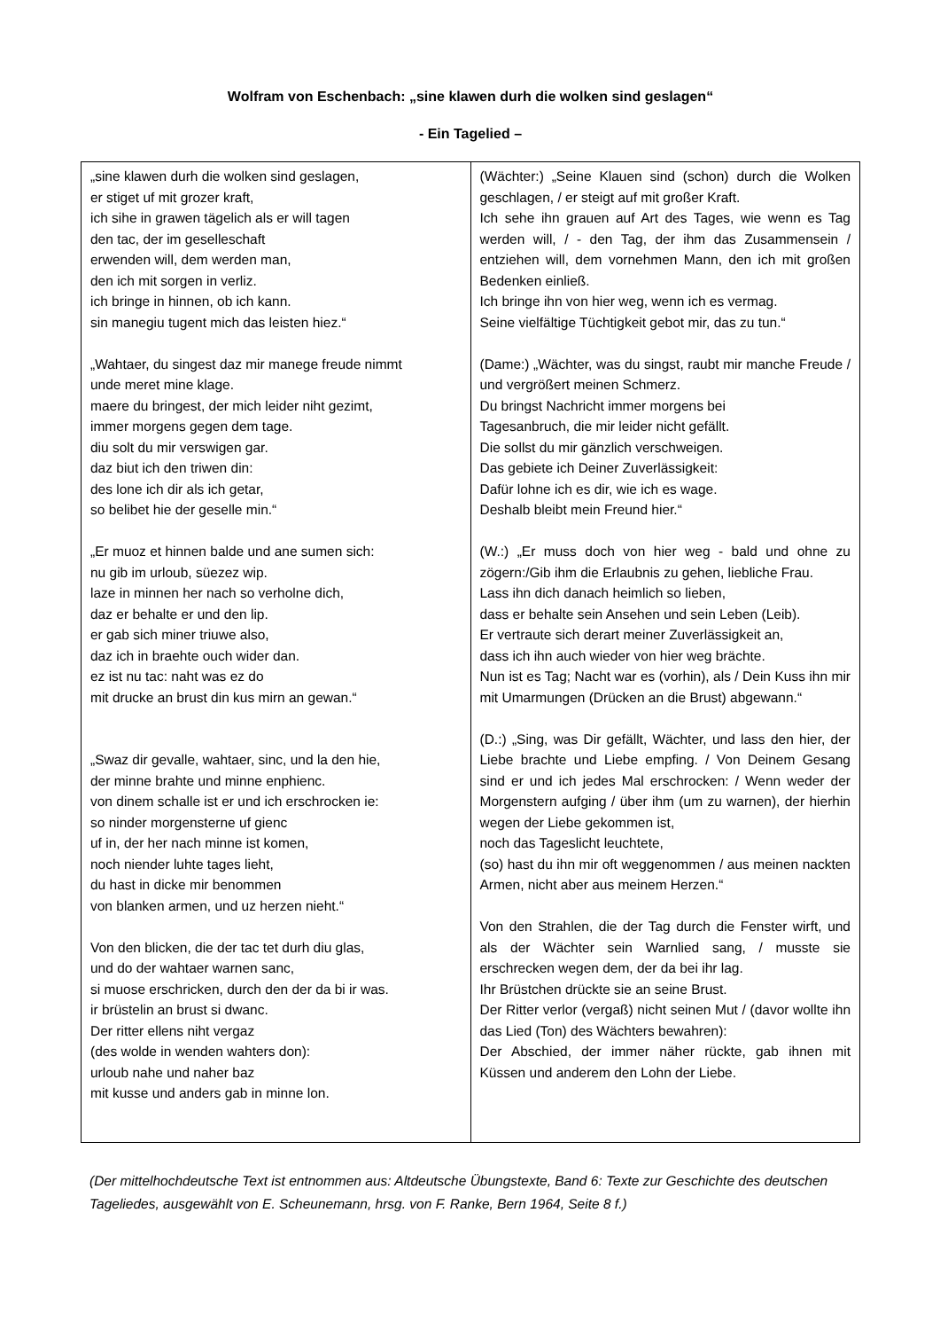Wolfram von Eschenbach: „sine klawen durh die wolken sind geslagen“
- Ein Tagelied –
| „sine klawen durh die wolken sind geslagen, er stiget uf mit grozer kraft, ich sihe in grawen tägelich als er will tagen den tac, der im geselleschaft erwenden will, dem werden man, den ich mit sorgen in verliz. ich bringe in hinnen, ob ich kann. sin manegiu tugent mich das leisten hiez.“ „Wahtaer, du singest daz mir manege freude nimmt unde meret mine klage. maere du bringest, der mich leider niht gezimt, immer morgens gegen dem tage. diu solt du mir verswigen gar. daz biut ich den triwen din: des lone ich dir als ich getar, so belibet hie der geselle min.“ „Er muoz et hinnen balde und ane sumen sich: nu gib im urloub, süezez wip. laze in minnen her nach so verholne dich, daz er behalte er und den lip. er gab sich miner triuwe also, daz ich in braehte ouch wider dan. ez ist nu tac: naht was ez do mit drucke an brust din kus mirn an gewan.“ „Swaz dir gevalle, wahtaer, sinc, und la den hie, der minne brahte und minne enphienc. von dinem schalle ist er und ich erschrocken ie: so ninder morgensterne uf gienc uf in, der her nach minne ist komen, noch niender luhte tages lieht, du hast in dicke mir benommen von blanken armen, und uz herzen nieht.“ Von den blicken, die der tac tet durh diu glas, und do der wahtaer warnen sanc, si muose erschricken, durch den der da bi ir was. ir brüstelin an brust si dwanc. Der ritter ellens niht vergaz (des wolde in wenden wahters don): urloub nahe und naher baz mit kusse und anders gab in minne lon. | (Wächter:) „Seine Klauen sind (schon) durch die Wolken geschlagen, / er steigt auf mit großer Kraft. Ich sehe ihn grauen auf Art des Tages, wie wenn es Tag werden will, / - den Tag, der ihm das Zusammensein / entziehen will, dem vornehmen Mann, den ich mit großen Bedenken einließ. Ich bringe ihn von hier weg, wenn ich es vermag. Seine vielfältige Tüchtigkeit gebot mir, das zu tun.“ (Dame:) „Wächter, was du singst, raubt mir manche Freude / und vergrößert meinen Schmerz. Du bringst Nachricht immer morgens bei Tagesanbruch, die mir leider nicht gefällt. Die sollst du mir gänzlich verschweigen. Das gebiete ich Deiner Zuverlässigkeit: Dafür lohne ich es dir, wie ich es wage. Deshalb bleibt mein Freund hier.“ (W.:) „Er muss doch von hier weg - bald und ohne zu zögern:/Gib ihm die Erlaubnis zu gehen, liebliche Frau. Lass ihn dich danach heimlich so lieben, dass er behalte sein Ansehen und sein Leben (Leib). Er vertraute sich derart meiner Zuverlässigkeit an, dass ich ihn auch wieder von hier weg brächte. Nun ist es Tag; Nacht war es (vorhin), als / Dein Kuss ihn mir mit Umarmungen (Drücken an die Brust) abgewann.“ (D.:) „Sing, was Dir gefällt, Wächter, und lass den hier, der Liebe brachte und Liebe empfing. / Von Deinem Gesang sind er und ich jedes Mal erschrocken: / Wenn weder der Morgenstern aufging / über ihm (um zu warnen), der hierhin wegen der Liebe gekommen ist, noch das Tageslicht leuchtete, (so) hast du ihn mir oft weggenommen / aus meinen nackten Armen, nicht aber aus meinem Herzen.“ Von den Strahlen, die der Tag durch die Fenster wirft, und als der Wächter sein Warnlied sang, / musste sie erschrecken wegen dem, der da bei ihr lag. Ihr Brüstchen drückte sie an seine Brust. Der Ritter verlor (vergaß) nicht seinen Mut / (davor wollte ihn das Lied (Ton) des Wächters bewahren): Der Abschied, der immer näher rückte, gab ihnen mit Küssen und anderem den Lohn der Liebe. |
(Der mittelhochdeutsche Text ist entnommen aus: Altdeutsche Übungstexte, Band 6: Texte zur Geschichte des deutschen Tageliedes, ausgewählt von E. Scheunemann, hrsg. von F. Ranke, Bern 1964, Seite 8 f.)